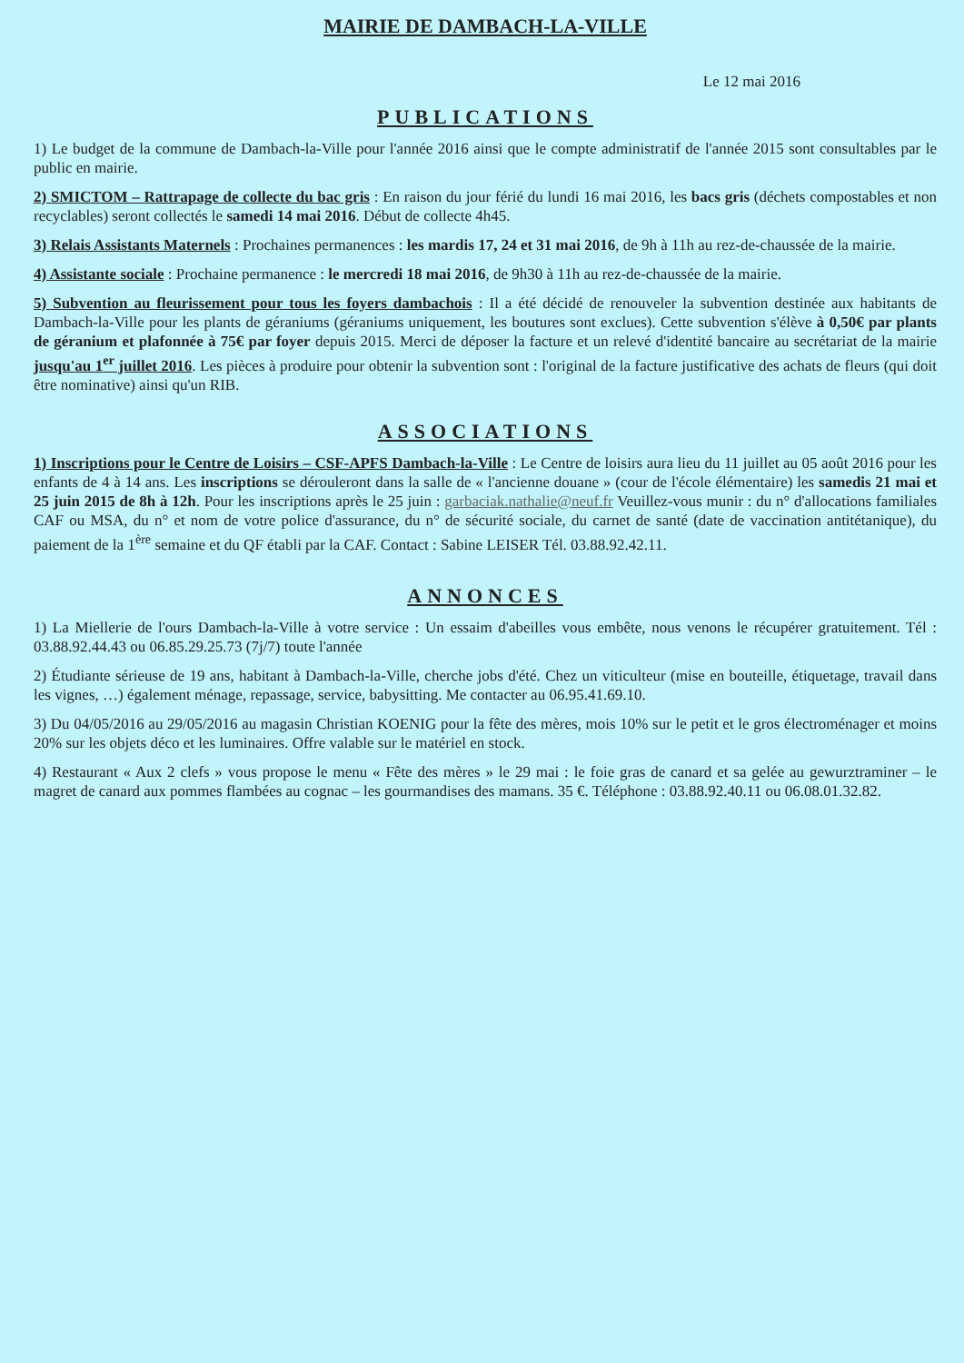MAIRIE DE DAMBACH-LA-VILLE
Le 12 mai 2016
PUBLICATIONS
1) Le budget de la commune de Dambach-la-Ville pour l'année 2016 ainsi que le compte administratif de l'année 2015 sont consultables par le public en mairie.
2) SMICTOM – Rattrapage de collecte du bac gris : En raison du jour férié du lundi 16 mai 2016, les bacs gris (déchets compostables et non recyclables) seront collectés le samedi 14 mai 2016. Début de collecte 4h45.
3) Relais Assistants Maternels : Prochaines permanences : les mardis 17, 24 et 31 mai 2016, de 9h à 11h au rez-de-chaussée de la mairie.
4) Assistante sociale : Prochaine permanence : le mercredi 18 mai 2016, de 9h30 à 11h au rez-de-chaussée de la mairie.
5) Subvention au fleurissement pour tous les foyers dambachois : Il a été décidé de renouveler la subvention destinée aux habitants de Dambach-la-Ville pour les plants de géraniums (géraniums uniquement, les boutures sont exclues). Cette subvention s'élève à 0,50€ par plants de géranium et plafonnée à 75€ par foyer depuis 2015. Merci de déposer la facture et un relevé d'identité bancaire au secrétariat de la mairie jusqu'au 1<sup>er</sup> juillet 2016. Les pièces à produire pour obtenir la subvention sont : l'original de la facture justificative des achats de fleurs (qui doit être nominative) ainsi qu'un RIB.
ASSOCIATIONS
1) Inscriptions pour le Centre de Loisirs – CSF-APFS Dambach-la-Ville : Le Centre de loisirs aura lieu du 11 juillet au 05 août 2016 pour les enfants de 4 à 14 ans. Les inscriptions se dérouleront dans la salle de « l'ancienne douane » (cour de l'école élémentaire) les samedis 21 mai et 25 juin 2015 de 8h à 12h. Pour les inscriptions après le 25 juin : garbaciak.nathalie@neuf.fr Veuillez-vous munir : du n° d'allocations familiales CAF ou MSA, du n° et nom de votre police d'assurance, du n° de sécurité sociale, du carnet de santé (date de vaccination antitétanique), du paiement de la 1<sup>ère</sup> semaine et du QF établi par la CAF. Contact : Sabine LEISER Tél. 03.88.92.42.11.
ANNONCES
1) La Miellerie de l'ours Dambach-la-Ville à votre service : Un essaim d'abeilles vous embête, nous venons le récupérer gratuitement. Tél : 03.88.92.44.43 ou 06.85.29.25.73 (7j/7) toute l'année
2) Étudiante sérieuse de 19 ans, habitant à Dambach-la-Ville, cherche jobs d'été. Chez un viticulteur (mise en bouteille, étiquetage, travail dans les vignes, …) également ménage, repassage, service, babysitting. Me contacter au 06.95.41.69.10.
3) Du 04/05/2016 au 29/05/2016 au magasin Christian KOENIG pour la fête des mères, mois 10% sur le petit et le gros électroménager et moins 20% sur les objets déco et les luminaires. Offre valable sur le matériel en stock.
4) Restaurant « Aux 2 clefs » vous propose le menu « Fête des mères » le 29 mai : le foie gras de canard et sa gelée au gewurztraminer – le magret de canard aux pommes flambées au cognac – les gourmandises des mamans. 35 €. Téléphone : 03.88.92.40.11 ou 06.08.01.32.82.